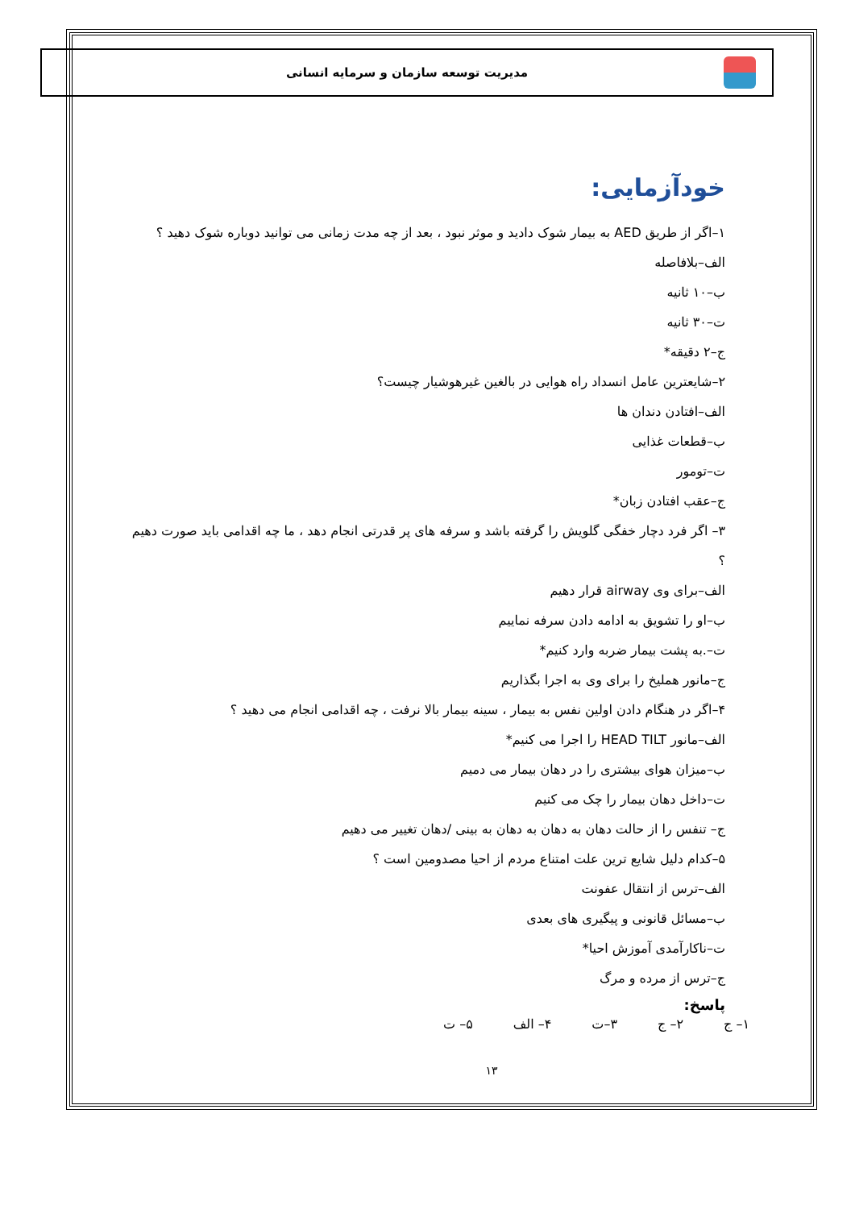مدیریت توسعه سازمان و سرمایه انسانی
خودآزمایی:
۱–اگر از طریق AED به بیمار شوک دادید و موثر نبود ، بعد از چه مدت زمانی می توانید دوباره شوک دهید ؟
الف–بلافاصله
ب–۱۰ ثانیه
ت–۳۰ ثانیه
ج–۲ دقیقه*
۲–شایعترین عامل انسداد راه هوایی در بالغین غیرهوشیار چیست؟
الف–افتادن دندان ها
ب–قطعات غذایی
ت–تومور
ج–عقب افتادن زبان*
۳– اگر فرد دچار خفگی گلویش را گرفته باشد و سرفه های پر قدرتی انجام دهد ، ما چه اقدامی باید صورت دهیم ؟
الف–برای وی airway قرار دهیم
ب–او را تشویق به ادامه دادن سرفه نماییم
ت–.به پشت بیمار ضربه وارد کنیم*
ج–مانور هملیخ را برای وی به اجرا بگذاریم
۴–اگر در هنگام دادن اولین نفس به بیمار ، سینه بیمار بالا نرفت ، چه اقدامی انجام می دهید ؟
الف–مانور HEAD TILT را اجرا می کنیم*
ب–میزان هوای بیشتری را در دهان بیمار می دمیم
ت–داخل دهان بیمار را چک می کنیم
ج– تنفس را از حالت دهان به دهان به دهان به بینی /دهان تغییر می دهیم
۵–کدام دلیل شایع ترین علت امتناع مردم از احیا مصدومین است ؟
الف–ترس از انتقال عفونت
ب–مسائل قانونی و پیگیری های بعدی
ت–ناکارآمدی آموزش احیا*
ج–ترس از مرده و مرگ
پاسخ:
۱– ج ۲– ج ۳–ت ۴– الف ۵– ت
۱۳